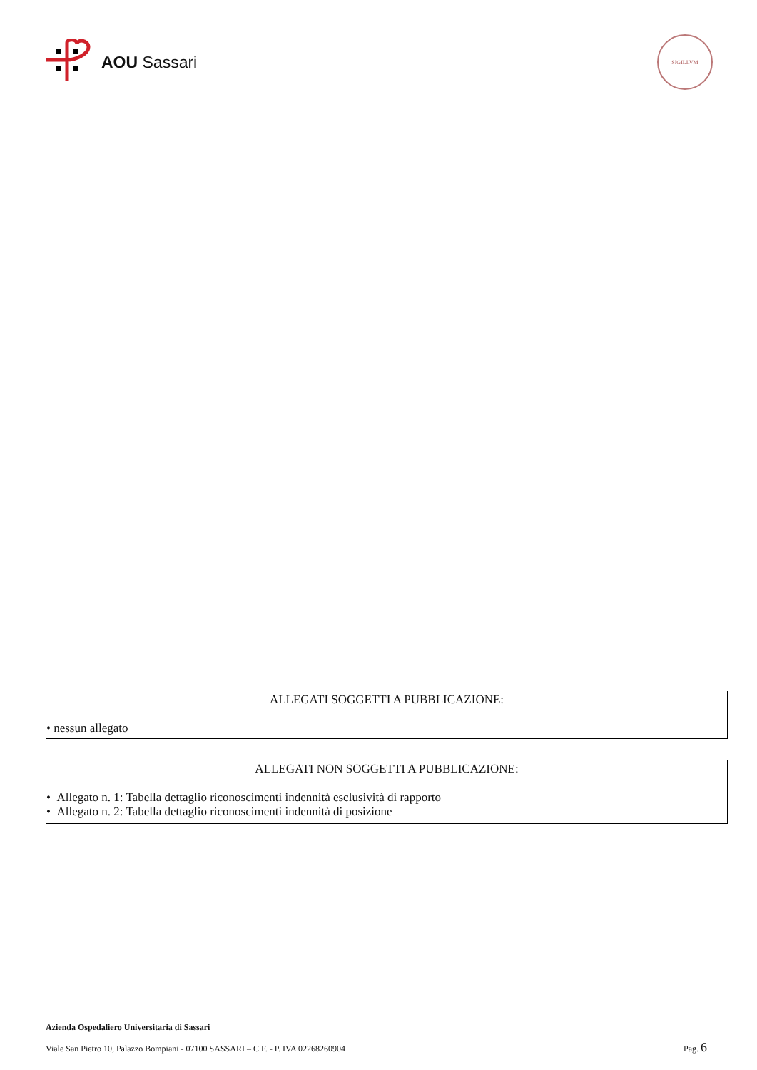AOU Sassari
SIGILLVM
ALLEGATI SOGGETTI A PUBBLICAZIONE:
• nessun allegato
ALLEGATI NON SOGGETTI A PUBBLICAZIONE:
• Allegato n. 1: Tabella dettaglio riconoscimenti indennità esclusività di rapporto
• Allegato n. 2: Tabella dettaglio riconoscimenti indennità di posizione
Azienda Ospedaliero Universitaria di Sassari
Viale San Pietro 10, Palazzo Bompiani - 07100 SASSARI – C.F. - P. IVA 02268260904 Pag. 6